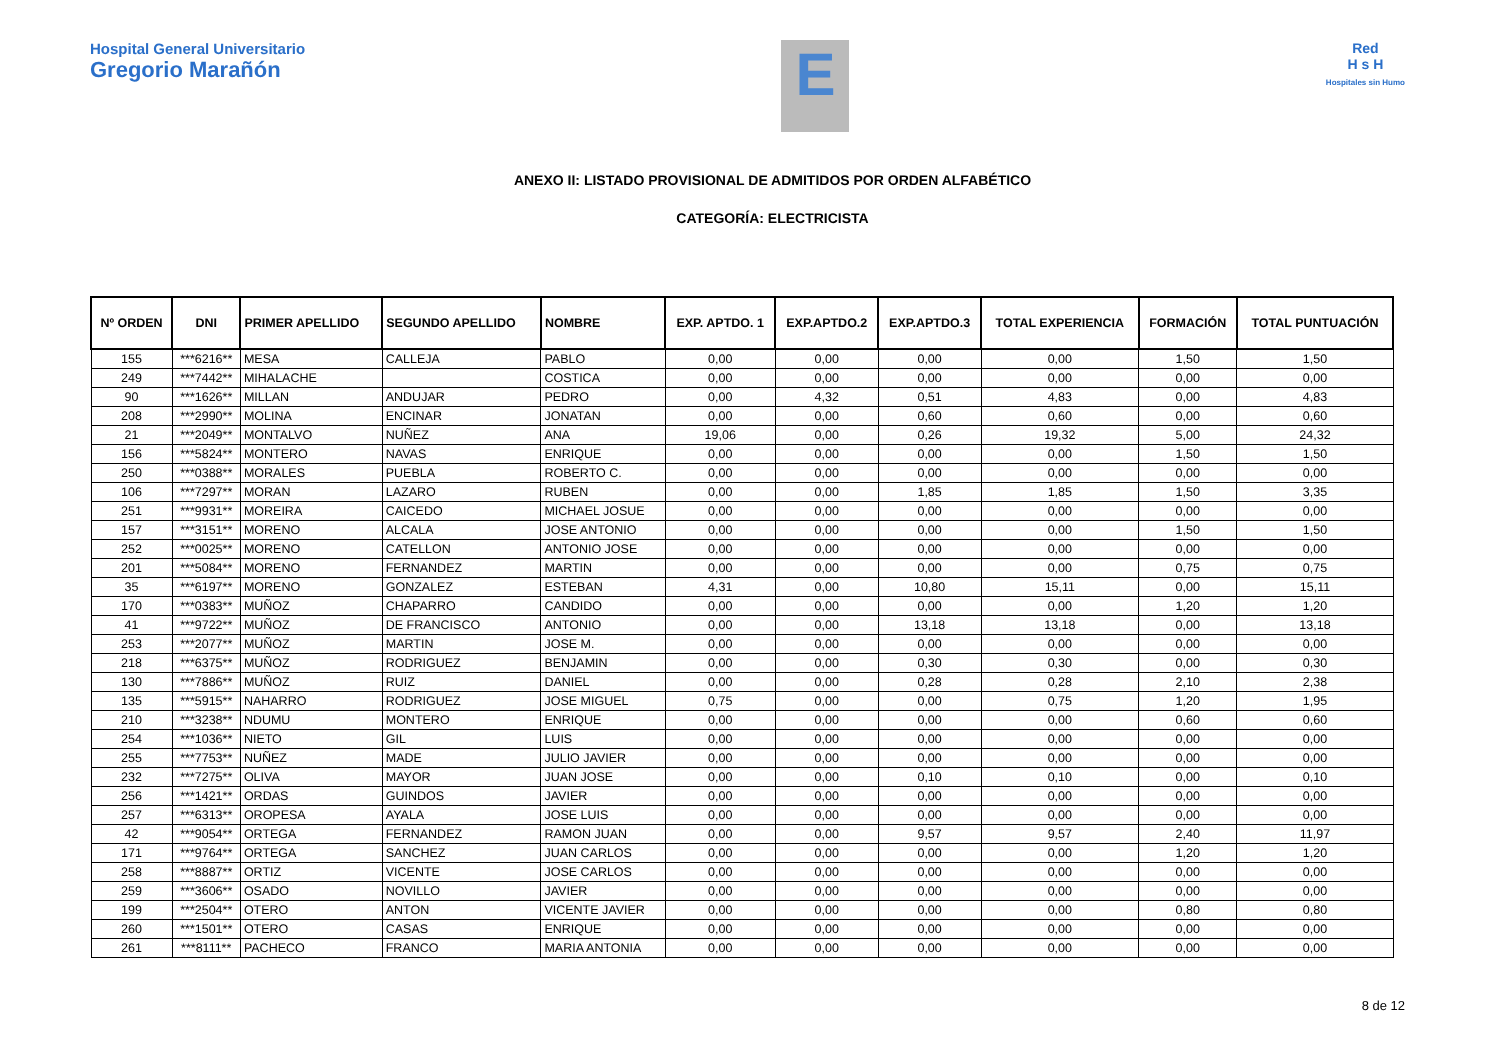Hospital General Universitario
Gregorio Marañón
E
Red
H s H
Hospitales sin Humo
ANEXO II: LISTADO PROVISIONAL DE ADMITIDOS POR ORDEN ALFABÉTICO
CATEGORÍA: ELECTRICISTA
| Nº ORDEN | DNI | PRIMER APELLIDO | SEGUNDO APELLIDO | NOMBRE | EXP. APTDO. 1 | EXP.APTDO.2 | EXP.APTDO.3 | TOTAL EXPERIENCIA | FORMACIÓN | TOTAL PUNTUACIÓN |
| --- | --- | --- | --- | --- | --- | --- | --- | --- | --- | --- |
| 155 | ***6216** | MESA | CALLEJA | PABLO | 0,00 | 0,00 | 0,00 | 0,00 | 1,50 | 1,50 |
| 249 | ***7442** | MIHALACHE | | COSTICA | 0,00 | 0,00 | 0,00 | 0,00 | 0,00 | 0,00 |
| 90 | ***1626** | MILLAN | ANDUJAR | PEDRO | 0,00 | 4,32 | 0,51 | 4,83 | 0,00 | 4,83 |
| 208 | ***2990** | MOLINA | ENCINAR | JONATAN | 0,00 | 0,00 | 0,60 | 0,60 | 0,00 | 0,60 |
| 21 | ***2049** | MONTALVO | NUÑEZ | ANA | 19,06 | 0,00 | 0,26 | 19,32 | 5,00 | 24,32 |
| 156 | ***5824** | MONTERO | NAVAS | ENRIQUE | 0,00 | 0,00 | 0,00 | 0,00 | 1,50 | 1,50 |
| 250 | ***0388** | MORALES | PUEBLA | ROBERTO C. | 0,00 | 0,00 | 0,00 | 0,00 | 0,00 | 0,00 |
| 106 | ***7297** | MORAN | LAZARO | RUBEN | 0,00 | 0,00 | 1,85 | 1,85 | 1,50 | 3,35 |
| 251 | ***9931** | MOREIRA | CAICEDO | MICHAEL JOSUE | 0,00 | 0,00 | 0,00 | 0,00 | 0,00 | 0,00 |
| 157 | ***3151** | MORENO | ALCALA | JOSE ANTONIO | 0,00 | 0,00 | 0,00 | 0,00 | 1,50 | 1,50 |
| 252 | ***0025** | MORENO | CATELLON | ANTONIO JOSE | 0,00 | 0,00 | 0,00 | 0,00 | 0,00 | 0,00 |
| 201 | ***5084** | MORENO | FERNANDEZ | MARTIN | 0,00 | 0,00 | 0,00 | 0,00 | 0,75 | 0,75 |
| 35 | ***6197** | MORENO | GONZALEZ | ESTEBAN | 4,31 | 0,00 | 10,80 | 15,11 | 0,00 | 15,11 |
| 170 | ***0383** | MUÑOZ | CHAPARRO | CANDIDO | 0,00 | 0,00 | 0,00 | 0,00 | 1,20 | 1,20 |
| 41 | ***9722** | MUÑOZ | DE FRANCISCO | ANTONIO | 0,00 | 0,00 | 13,18 | 13,18 | 0,00 | 13,18 |
| 253 | ***2077** | MUÑOZ | MARTIN | JOSE M. | 0,00 | 0,00 | 0,00 | 0,00 | 0,00 | 0,00 |
| 218 | ***6375** | MUÑOZ | RODRIGUEZ | BENJAMIN | 0,00 | 0,00 | 0,30 | 0,30 | 0,00 | 0,30 |
| 130 | ***7886** | MUÑOZ | RUIZ | DANIEL | 0,00 | 0,00 | 0,28 | 0,28 | 2,10 | 2,38 |
| 135 | ***5915** | NAHARRO | RODRIGUEZ | JOSE MIGUEL | 0,75 | 0,00 | 0,00 | 0,75 | 1,20 | 1,95 |
| 210 | ***3238** | NDUMU | MONTERO | ENRIQUE | 0,00 | 0,00 | 0,00 | 0,00 | 0,60 | 0,60 |
| 254 | ***1036** | NIETO | GIL | LUIS | 0,00 | 0,00 | 0,00 | 0,00 | 0,00 | 0,00 |
| 255 | ***7753** | NUÑEZ | MADE | JULIO JAVIER | 0,00 | 0,00 | 0,00 | 0,00 | 0,00 | 0,00 |
| 232 | ***7275** | OLIVA | MAYOR | JUAN JOSE | 0,00 | 0,00 | 0,10 | 0,10 | 0,00 | 0,10 |
| 256 | ***1421** | ORDAS | GUINDOS | JAVIER | 0,00 | 0,00 | 0,00 | 0,00 | 0,00 | 0,00 |
| 257 | ***6313** | OROPESA | AYALA | JOSE LUIS | 0,00 | 0,00 | 0,00 | 0,00 | 0,00 | 0,00 |
| 42 | ***9054** | ORTEGA | FERNANDEZ | RAMON JUAN | 0,00 | 0,00 | 9,57 | 9,57 | 2,40 | 11,97 |
| 171 | ***9764** | ORTEGA | SANCHEZ | JUAN CARLOS | 0,00 | 0,00 | 0,00 | 0,00 | 1,20 | 1,20 |
| 258 | ***8887** | ORTIZ | VICENTE | JOSE CARLOS | 0,00 | 0,00 | 0,00 | 0,00 | 0,00 | 0,00 |
| 259 | ***3606** | OSADO | NOVILLO | JAVIER | 0,00 | 0,00 | 0,00 | 0,00 | 0,00 | 0,00 |
| 199 | ***2504** | OTERO | ANTON | VICENTE JAVIER | 0,00 | 0,00 | 0,00 | 0,00 | 0,80 | 0,80 |
| 260 | ***1501** | OTERO | CASAS | ENRIQUE | 0,00 | 0,00 | 0,00 | 0,00 | 0,00 | 0,00 |
| 261 | ***8111** | PACHECO | FRANCO | MARIA ANTONIA | 0,00 | 0,00 | 0,00 | 0,00 | 0,00 | 0,00 |
8 de 12